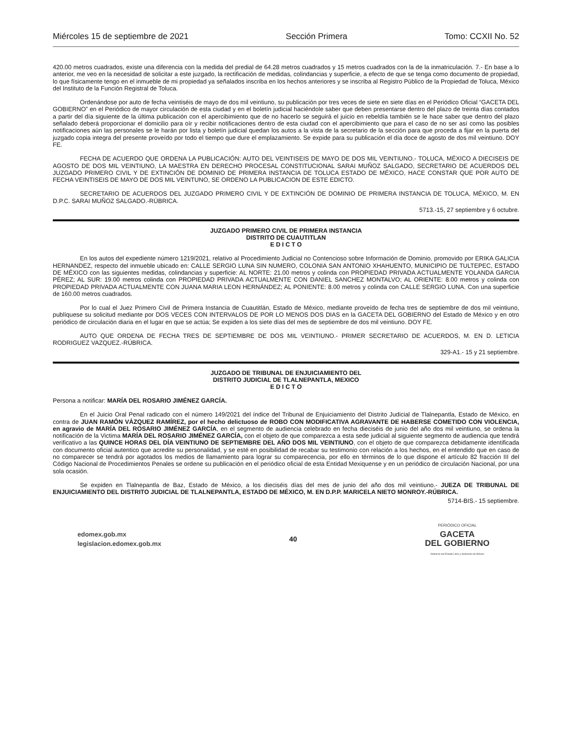Miércoles 15 de septiembre de 2021 Sección Primera Tomo: CCXII No. 52
420.00 metros cuadrados, existe una diferencia con la medida del predial de 64.28 metros cuadrados y 15 metros cuadrados con la de la inmatriculación. 7.- En base a lo anterior, me veo en la necesidad de solicitar a este juzgado, la rectificación de medidas, colindancias y superficie, a efecto de que se tenga como documento de propiedad, lo que físicamente tengo en el inmueble de mi propiedad ya señalados inscriba en los hechos anteriores y se inscriba al Registro Público de la Propiedad de Toluca, México del Instituto de la Función Registral de Toluca.
Ordenándose por auto de fecha veintiséis de mayo de dos mil veintiuno, su publicación por tres veces de siete en siete días en el Periódico Oficial “GACETA DEL GOBIERNO” en el Periódico de mayor circulación de esta ciudad y en el boletín judicial haciéndole saber que deben presentarse dentro del plazo de treinta días contados a partir del día siguiente de la última publicación con el apercibimiento que de no hacerlo se seguirá el juicio en rebeldía también se le hace saber que dentro del plazo señalado deberá proporcionar el domicilio para oír y recibir notificaciones dentro de esta ciudad con el apercibimiento que para el caso de no ser así como las posibles notificaciones aún las personales se le harán por lista y boletín judicial quedan los autos a la vista de la secretario de la sección para que proceda a fijar en la puerta del juzgado copia integra del presente proveído por todo el tiempo que dure el emplazamiento. Se expide para su publicación el día doce de agosto de dos mil veintiuno. DOY FE.
FECHA DE ACUERDO QUE ORDENA LA PUBLICACIÓN: AUTO DEL VEINTISEIS DE MAYO DE DOS MIL VEINTIUNO.- TOLUCA, MÉXICO A DIECISEIS DE AGOSTO DE DOS MIL VEINTIUNO, LA MAESTRA EN DERECHO PROCESAL CONSTITUCIONAL SARAI MUÑOZ SALGADO, SECRETARIO DE ACUERDOS DEL JUZGADO PRIMERO CIVIL Y DE EXTINCIÓN DE DOMINIO DE PRIMERA INSTANCIA DE TOLUCA ESTADO DE MÉXICO, HACE CONSTAR QUE POR AUTO DE FECHA VEINTISEIS DE MAYO DE DOS MIL VEINTUNO, SE ORDENO LA PUBLICACION DE ESTE EDICTO.
SECRETARIO DE ACUERDOS DEL JUZGADO PRIMERO CIVIL Y DE EXTINCIÓN DE DOMINIO DE PRIMERA INSTANCIA DE TOLUCA, MÉXICO, M. EN D.P.C. SARAI MUÑOZ SALGADO.-RÚBRICA.
5713.-15, 27 septiembre y 6 octubre.
JUZGADO PRIMERO CIVIL DE PRIMERA INSTANCIA
DISTRITO DE CUAUTITLAN
E D I C T O
En los autos del expediente número 1219/2021, relativo al Procedimiento Judicial no Contencioso sobre Información de Dominio, promovido por ERIKA GALICIA HERNANDEZ, respecto del inmueble ubicado en: CALLE SERGIO LUNA SIN NUMERO, COLONIA SAN ANTONIO XHAHUENTO, MUNICIPIO DE TULTEPEC, ESTADO DE MÉXICO con las siguientes medidas, colindancias y superficie: AL NORTE: 21.00 metros y colinda con PROPIEDAD PRIVADA ACTUALMENTE YOLANDA GARCIA PÉREZ; AL SUR: 19.00 metros colinda con PROPIEDAD PRIVADA ACTUALMENTE CON DANIEL SANCHEZ MONTALVO; AL ORIENTE: 8.00 metros y colinda con PROPIEDAD PRIVADA ACTUALMENTE CON JUANA MARIA LEON HERNÁNDEZ; AL PONIENTE: 8.00 metros y colinda con CALLE SERGIO LUNA. Con una superficie de 160.00 metros cuadrados.
Por lo cual el Juez Primero Civil de Primera Instancia de Cuautitlán, Estado de México, mediante proveído de fecha tres de septiembre de dos mil veintiuno, publíquese su solicitud mediante por DOS VECES CON INTERVALOS DE POR LO MENOS DOS DIAS en la GACETA DEL GOBIERNO del Estado de México y en otro periódico de circulación diaria en el lugar en que se actúa; Se expiden a los siete días del mes de septiembre de dos mil veintiuno. DOY FE.
AUTO QUE ORDENA DE FECHA TRES DE SEPTIEMBRE DE DOS MIL VEINTIUNO.- PRIMER SECRETARIO DE ACUERDOS, M. EN D. LETICIA RODRIGUEZ VAZQUEZ.-RÚBRICA.
329-A1.- 15 y 21 septiembre.
JUZGADO DE TRIBUNAL DE ENJUICIAMIENTO DEL
DISTRITO JUDICIAL DE TLALNEPANTLA, MEXICO
E D I C T O
Persona a notificar: MARÍA DEL ROSARIO JIMÉNEZ GARCÍA.
En el Juicio Oral Penal radicado con el número 149/2021 del índice del Tribunal de Enjuiciamiento del Distrito Judicial de Tlalnepantla, Estado de México, en contra de JUAN RAMÓN VÁZQUEZ RAMÍREZ, por el hecho delictuoso de ROBO CON MODIFICATIVA AGRAVANTE DE HABERSE COMETIDO CON VIOLENCIA, en agravio de MARÍA DEL ROSARIO JIMÉNEZ GARCÍA, en el segmento de audiencia celebrado en fecha dieciséis de junio del año dos mil veintiuno, se ordena la notificación de la Victima MARÍA DEL ROSARIO JIMÉNEZ GARCÍA, con el objeto de que comparezca a esta sede judicial al siguiente segmento de audiencia que tendrá verificativo a las QUINCE HORAS DEL DÍA VEINTIUNO DE SEPTIEMBRE DEL AÑO DOS MIL VEINTIUNO, con el objeto de que comparezca debidamente identificada con documento oficial autentico que acredite su personalidad, y se esté en posibilidad de recabar su testimonio con relación a los hechos, en el entendido que en caso de no comparecer se tendrá por agotados los medios de llamamiento para lograr su comparecencia, por ello en términos de lo que dispone el artículo 82 fracción III del Código Nacional de Procedimientos Penales se ordene su publicación en el periódico oficial de esta Entidad Mexiquense y en un periódico de circulación Nacional, por una sola ocasión.
Se expiden en Tlalnepantla de Baz, Estado de México, a los dieciséis días del mes de junio del año dos mil veintiuno.- JUEZA DE TRIBUNAL DE ENJUICIAMIENTO DEL DISTRITO JUDICIAL DE TLALNEPANTLA, ESTADO DE MÉXICO, M. EN D.P.P. MARICELA NIETO MONROY.-RÚBRICA.
5714-BIS.- 15 septiembre.
edomex.gob.mx
legislacion.edomex.gob.mx
40
PERIÓDICO OFICIAL
GACETA
DEL GOBIERNO
Gobierno del Estado Libre y Soberano de México